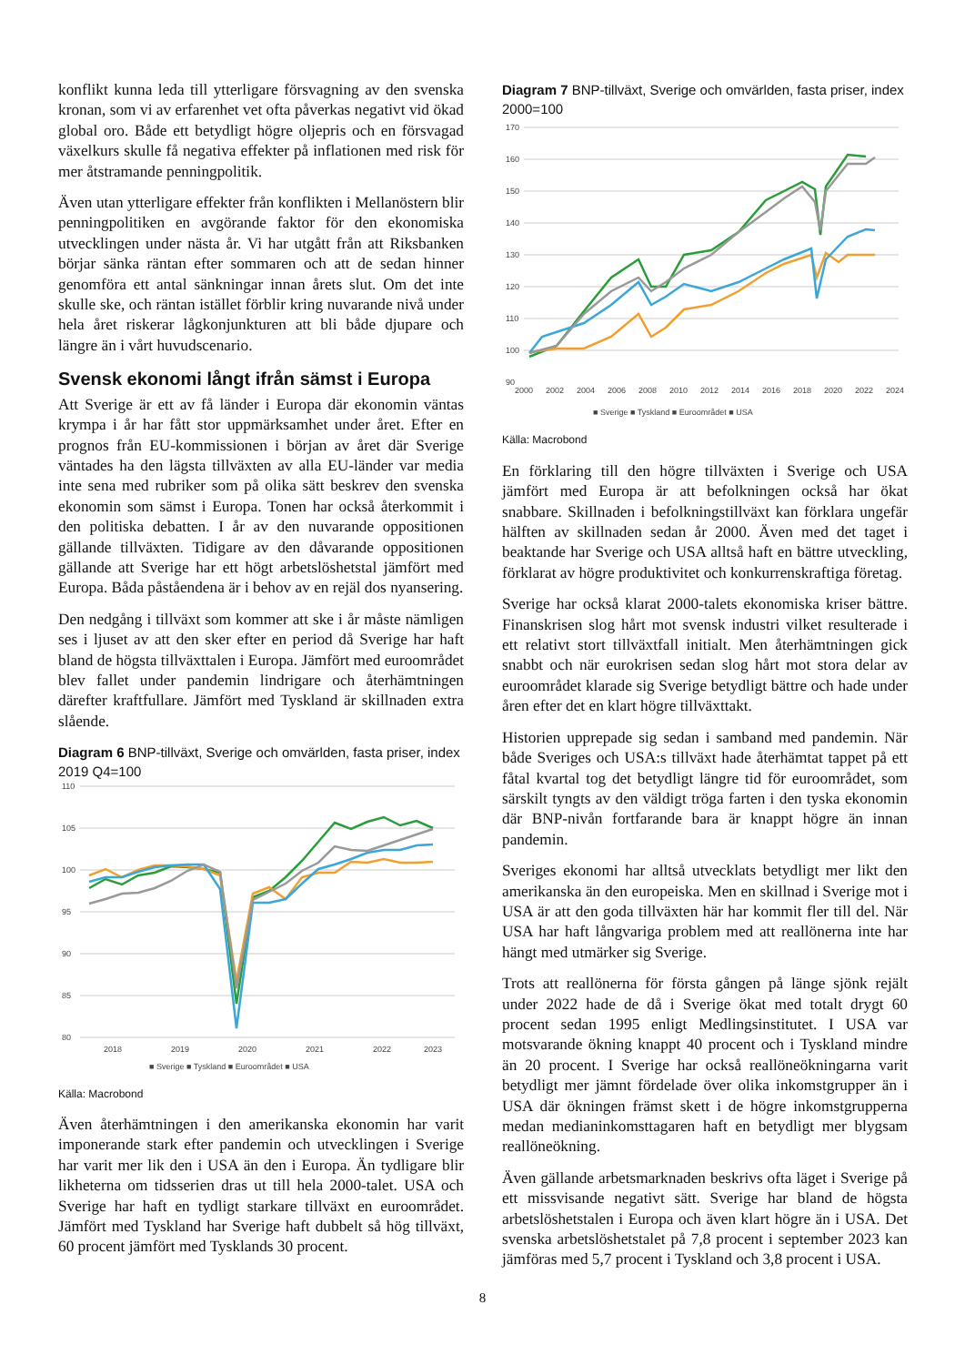konflikt kunna leda till ytterligare försvagning av den svenska kronan, som vi av erfarenhet vet ofta påverkas negativt vid ökad global oro. Både ett betydligt högre oljepris och en försvagad växelkurs skulle få negativa effekter på inflationen med risk för mer åtstramande penningpolitik.
Även utan ytterligare effekter från konflikten i Mellanöstern blir penningpolitiken en avgörande faktor för den ekonomiska utvecklingen under nästa år. Vi har utgått från att Riksbanken börjar sänka räntan efter sommaren och att de sedan hinner genomföra ett antal sänkningar innan årets slut. Om det inte skulle ske, och räntan istället förblir kring nuvarande nivå under hela året riskerar lågkonjunkturen att bli både djupare och längre än i vårt huvudscenario.
Svensk ekonomi långt ifrån sämst i Europa
Att Sverige är ett av få länder i Europa där ekonomin väntas krympa i år har fått stor uppmärksamhet under året. Efter en prognos från EU-kommissionen i början av året där Sverige väntades ha den lägsta tillväxten av alla EU-länder var media inte sena med rubriker som på olika sätt beskrev den svenska ekonomin som sämst i Europa. Tonen har också återkommit i den politiska debatten. I år av den nuvarande oppositionen gällande tillväxten. Tidigare av den dåvarande oppositionen gällande att Sverige har ett högt arbetslöshetstal jämfört med Europa. Båda påståendena är i behov av en rejäl dos nyansering.
Den nedgång i tillväxt som kommer att ske i år måste nämligen ses i ljuset av att den sker efter en period då Sverige har haft bland de högsta tillväxttalen i Europa. Jämfört med euroområdet blev fallet under pandemin lindrigare och återhämtningen därefter kraftfullare. Jämfört med Tyskland är skillnaden extra slående.
Diagram 6 BNP-tillväxt, Sverige och omvärlden, fasta priser, index 2019 Q4=100
110
105
100
95
90
85
80
2018
2019
2020
2021
2022
2023
■ Sverige ■ Tyskland ■ Euroområdet ■ USA
Källa: Macrobond
Även återhämtningen i den amerikanska ekonomin har varit imponerande stark efter pandemin och utvecklingen i Sverige har varit mer lik den i USA än den i Europa. Än tydligare blir likheterna om tidsserien dras ut till hela 2000-talet. USA och Sverige har haft en tydligt starkare tillväxt en euroområdet. Jämfört med Tyskland har Sverige haft dubbelt så hög tillväxt, 60 procent jämfört med Tysklands 30 procent.
Diagram 7 BNP-tillväxt, Sverige och omvärlden, fasta priser, index 2000=100
170
160
150
140
130
120
110
100
90
2000
2002
2004
2006
2008
2010
2012
2014
2016
2018
2020
2022
2024
■ Sverige ■ Tyskland ■ Euroområdet ■ USA
Källa: Macrobond
En förklaring till den högre tillväxten i Sverige och USA jämfört med Europa är att befolkningen också har ökat snabbare. Skillnaden i befolkningstillväxt kan förklara ungefär hälften av skillnaden sedan år 2000. Även med det taget i beaktande har Sverige och USA alltså haft en bättre utveckling, förklarat av högre produktivitet och konkurrenskraftiga företag.
Sverige har också klarat 2000-talets ekonomiska kriser bättre. Finanskrisen slog hårt mot svensk industri vilket resulterade i ett relativt stort tillväxtfall initialt. Men återhämtningen gick snabbt och när eurokrisen sedan slog hårt mot stora delar av euroområdet klarade sig Sverige betydligt bättre och hade under åren efter det en klart högre tillväxttakt.
Historien upprepade sig sedan i samband med pandemin. När både Sveriges och USA:s tillväxt hade återhämtat tappet på ett fåtal kvartal tog det betydligt längre tid för euroområdet, som särskilt tyngts av den väldigt tröga farten i den tyska ekonomin där BNP-nivån fortfarande bara är knappt högre än innan pandemin.
Sveriges ekonomi har alltså utvecklats betydligt mer likt den amerikanska än den europeiska. Men en skillnad i Sverige mot i USA är att den goda tillväxten här har kommit fler till del. När USA har haft långvariga problem med att reallönerna inte har hängt med utmärker sig Sverige.
Trots att reallönerna för första gången på länge sjönk rejält under 2022 hade de då i Sverige ökat med totalt drygt 60 procent sedan 1995 enligt Medlingsinstitutet. I USA var motsvarande ökning knappt 40 procent och i Tyskland mindre än 20 procent. I Sverige har också reallöneökningarna varit betydligt mer jämnt fördelade över olika inkomstgrupper än i USA där ökningen främst skett i de högre inkomstgrupperna medan medianinkomsttagaren haft en betydligt mer blygsam reallöneökning.
Även gällande arbetsmarknaden beskrivs ofta läget i Sverige på ett missvisande negativt sätt. Sverige har bland de högsta arbetslöshetstalen i Europa och även klart högre än i USA. Det svenska arbetslöshetstalet på 7,8 procent i september 2023 kan jämföras med 5,7 procent i Tyskland och 3,8 procent i USA.
8